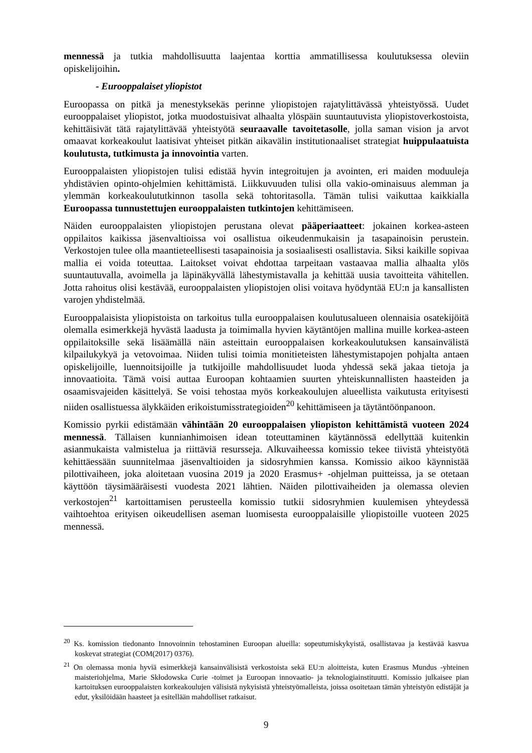mennessä ja tutkia mahdollisuutta laajentaa korttia ammatillisessa koulutuksessa oleviin opiskelijoihin.
- Eurooppalaiset yliopistot
Euroopassa on pitkä ja menestyksekäs perinne yliopistojen rajatylittävässä yhteistyössä. Uudet eurooppalaiset yliopistot, jotka muodostuisivat alhaalta ylöspäin suuntautuvista yliopistoverkostoista, kehittäisivät tätä rajatylittävää yhteistyötä seuraavalle tavoitetasolle, jolla saman vision ja arvot omaavat korkeakoulut laatisivat yhteiset pitkän aikavälin institutionaaliset strategiat huippulaatuista koulutusta, tutkimusta ja innovointia varten.
Eurooppalaisten yliopistojen tulisi edistää hyvin integroitujen ja avointen, eri maiden moduuleja yhdistävien opinto-ohjelmien kehittämistä. Liikkuvuuden tulisi olla vakio-ominaisuus alemman ja ylemmän korkeakoulututkinnon tasolla sekä tohtoritasolla. Tämän tulisi vaikuttaa kaikkialla Euroopassa tunnustettujen eurooppalaisten tutkintojen kehittämiseen.
Näiden eurooppalaisten yliopistojen perustana olevat pääperiaatteet: jokainen korkea-asteen oppilaitos kaikissa jäsenvaltioissa voi osallistua oikeudenmukaisin ja tasapainoisin perustein. Verkostojen tulee olla maantieteellisesti tasapainoisia ja sosiaalisesti osallistavia. Siksi kaikille sopivaa mallia ei voida toteuttaa. Laitokset voivat ehdottaa tarpeitaan vastaavaa mallia alhaalta ylös suuntautuvalla, avoimella ja läpinäkyvällä lähestymistavalla ja kehittää uusia tavoitteita vähitellen. Jotta rahoitus olisi kestävää, eurooppalaisten yliopistojen olisi voitava hyödyntää EU:n ja kansallisten varojen yhdistelmää.
Eurooppalaisista yliopistoista on tarkoitus tulla eurooppalaisen koulutusalueen olennaisia osatekijöitä olemalla esimerkkejä hyvästä laadusta ja toimimalla hyvien käytäntöjen mallina muille korkea-asteen oppilaitoksille sekä lisäämällä näin asteittain eurooppalaisen korkeakoulutuksen kansainvälistä kilpailukykyä ja vetovoimaa. Niiden tulisi toimia monitieteisten lähestymistapojen pohjalta antaen opiskelijoille, luennoitsijoille ja tutkijoille mahdollisuudet luoda yhdessä sekä jakaa tietoja ja innovaatioita. Tämä voisi auttaa Euroopan kohtaamien suurten yhteiskunnallisten haasteiden ja osaamisvajeiden käsittelyä. Se voisi tehostaa myös korkeakoulujen alueellista vaikutusta erityisesti niiden osallistuessa älykkäiden erikoistumisstrategioiden<sup>20</sup> kehittämiseen ja täytäntöönpanoon.
Komissio pyrkii edistämään vähintään 20 eurooppalaisen yliopiston kehittämistä vuoteen 2024 mennessä. Tällaisen kunnianhimoisen idean toteuttaminen käytännössä edellyttää kuitenkin asianmukaista valmistelua ja riittäviä resursseja. Alkuvaiheessa komissio tekee tiivistä yhteistyötä kehittäessään suunnitelmaa jäsenvaltioiden ja sidosryhmien kanssa. Komissio aikoo käynnistää pilottivaiheen, joka aloitetaan vuosina 2019 ja 2020 Erasmus+ -ohjelman puitteissa, ja se otetaan käyttöön täysimääräisesti vuodesta 2021 lähtien. Näiden pilottivaiheiden ja olemassa olevien verkostojen<sup>21</sup> kartoittamisen perusteella komissio tutkii sidosryhmien kuulemisen yhteydessä vaihtoehtoa erityisen oikeudellisen aseman luomisesta eurooppalaisille yliopistoille vuoteen 2025 mennessä.
<sup>20</sup> Ks. komission tiedonanto Innovoinnin tehostaminen Euroopan alueilla: sopeutumiskykyistä, osallistavaa ja kestävää kasvua koskevat strategiat (COM(2017) 0376).
<sup>21</sup> On olemassa monia hyviä esimerkkejä kansainvälisistä verkostoista sekä EU:n aloitteista, kuten Erasmus Mundus -yhteinen maisteriohjelma, Marie Skłodowska Curie -toimet ja Euroopan innovaatio- ja teknologiainstituutti. Komissio julkaisee pian kartoituksen eurooppalaisten korkeakoulujen välisistä nykyisistä yhteistyömalleista, joissa osoitetaan tämän yhteistyön edistäjät ja edut, yksilöidään haasteet ja esitellään mahdolliset ratkaisut.
9